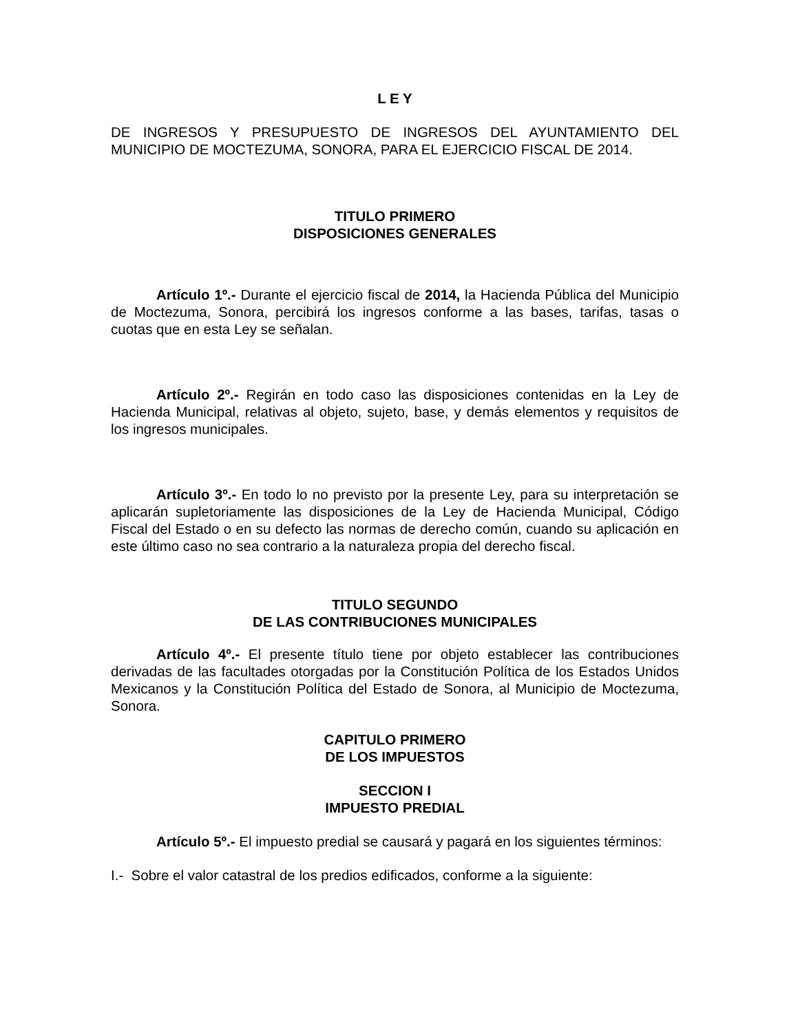L E Y
DE INGRESOS Y PRESUPUESTO DE INGRESOS DEL AYUNTAMIENTO DEL MUNICIPIO DE MOCTEZUMA, SONORA, PARA EL EJERCICIO FISCAL DE 2014.
TITULO PRIMERO
DISPOSICIONES GENERALES
Artículo 1º.- Durante el ejercicio fiscal de 2014, la Hacienda Pública del Municipio de Moctezuma, Sonora, percibirá los ingresos conforme a las bases, tarifas, tasas o cuotas que en esta Ley se señalan.
Artículo 2º.- Regirán en todo caso las disposiciones contenidas en la Ley de Hacienda Municipal, relativas al objeto, sujeto, base, y demás elementos y requisitos de los ingresos municipales.
Artículo 3º.- En todo lo no previsto por la presente Ley, para su interpretación se aplicarán supletoriamente las disposiciones de la Ley de Hacienda Municipal, Código Fiscal del Estado o en su defecto las normas de derecho común, cuando su aplicación en este último caso no sea contrario a la naturaleza propia del derecho fiscal.
TITULO SEGUNDO
DE LAS CONTRIBUCIONES MUNICIPALES
Artículo 4º.- El presente título tiene por objeto establecer las contribuciones derivadas de las facultades otorgadas por la Constitución Política de los Estados Unidos Mexicanos y la Constitución Política del Estado de Sonora, al Municipio de Moctezuma, Sonora.
CAPITULO PRIMERO
DE LOS IMPUESTOS
SECCION I
IMPUESTO PREDIAL
Artículo 5º.- El impuesto predial se causará y pagará en los siguientes términos:
I.- Sobre el valor catastral de los predios edificados, conforme a la siguiente: